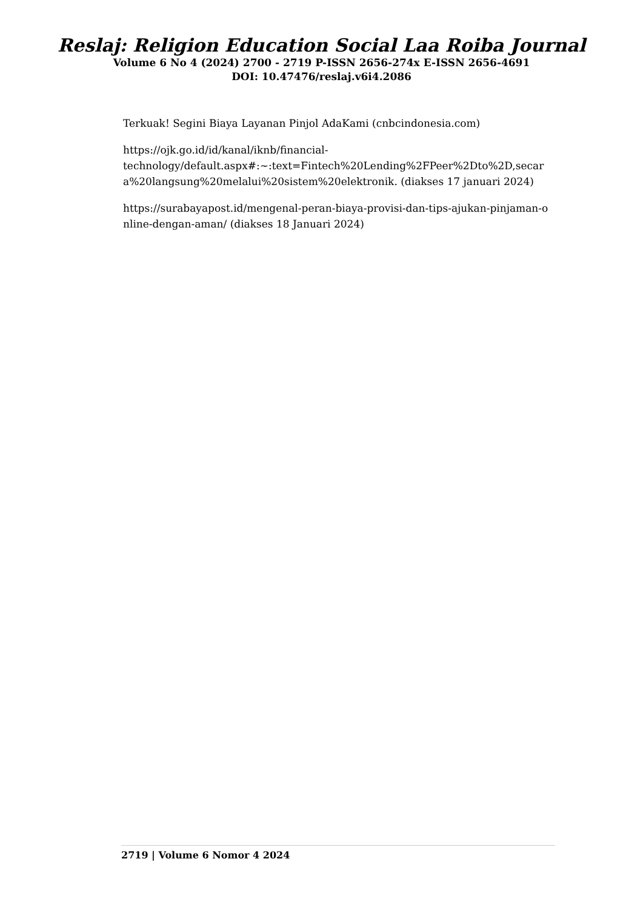Reslaj: Religion Education Social Laa Roiba Journal
Volume 6 No 4 (2024) 2700 - 2719 P-ISSN 2656-274x E-ISSN 2656-4691
DOI: 10.47476/reslaj.v6i4.2086
Terkuak! Segini Biaya Layanan Pinjol AdaKami (cnbcindonesia.com)
https://ojk.go.id/id/kanal/iknb/financial-
technology/default.aspx#:~:text=Fintech%20Lending%2FPeer%2Dto%2D,secara%20langsung%20melalui%20sistem%20elektronik. (diakses 17 januari 2024)
https://surabayapost.id/mengenal-peran-biaya-provisi-dan-tips-ajukan-pinjaman-online-dengan-aman/ (diakses 18 Januari 2024)
2719 | Volume 6 Nomor 4 2024